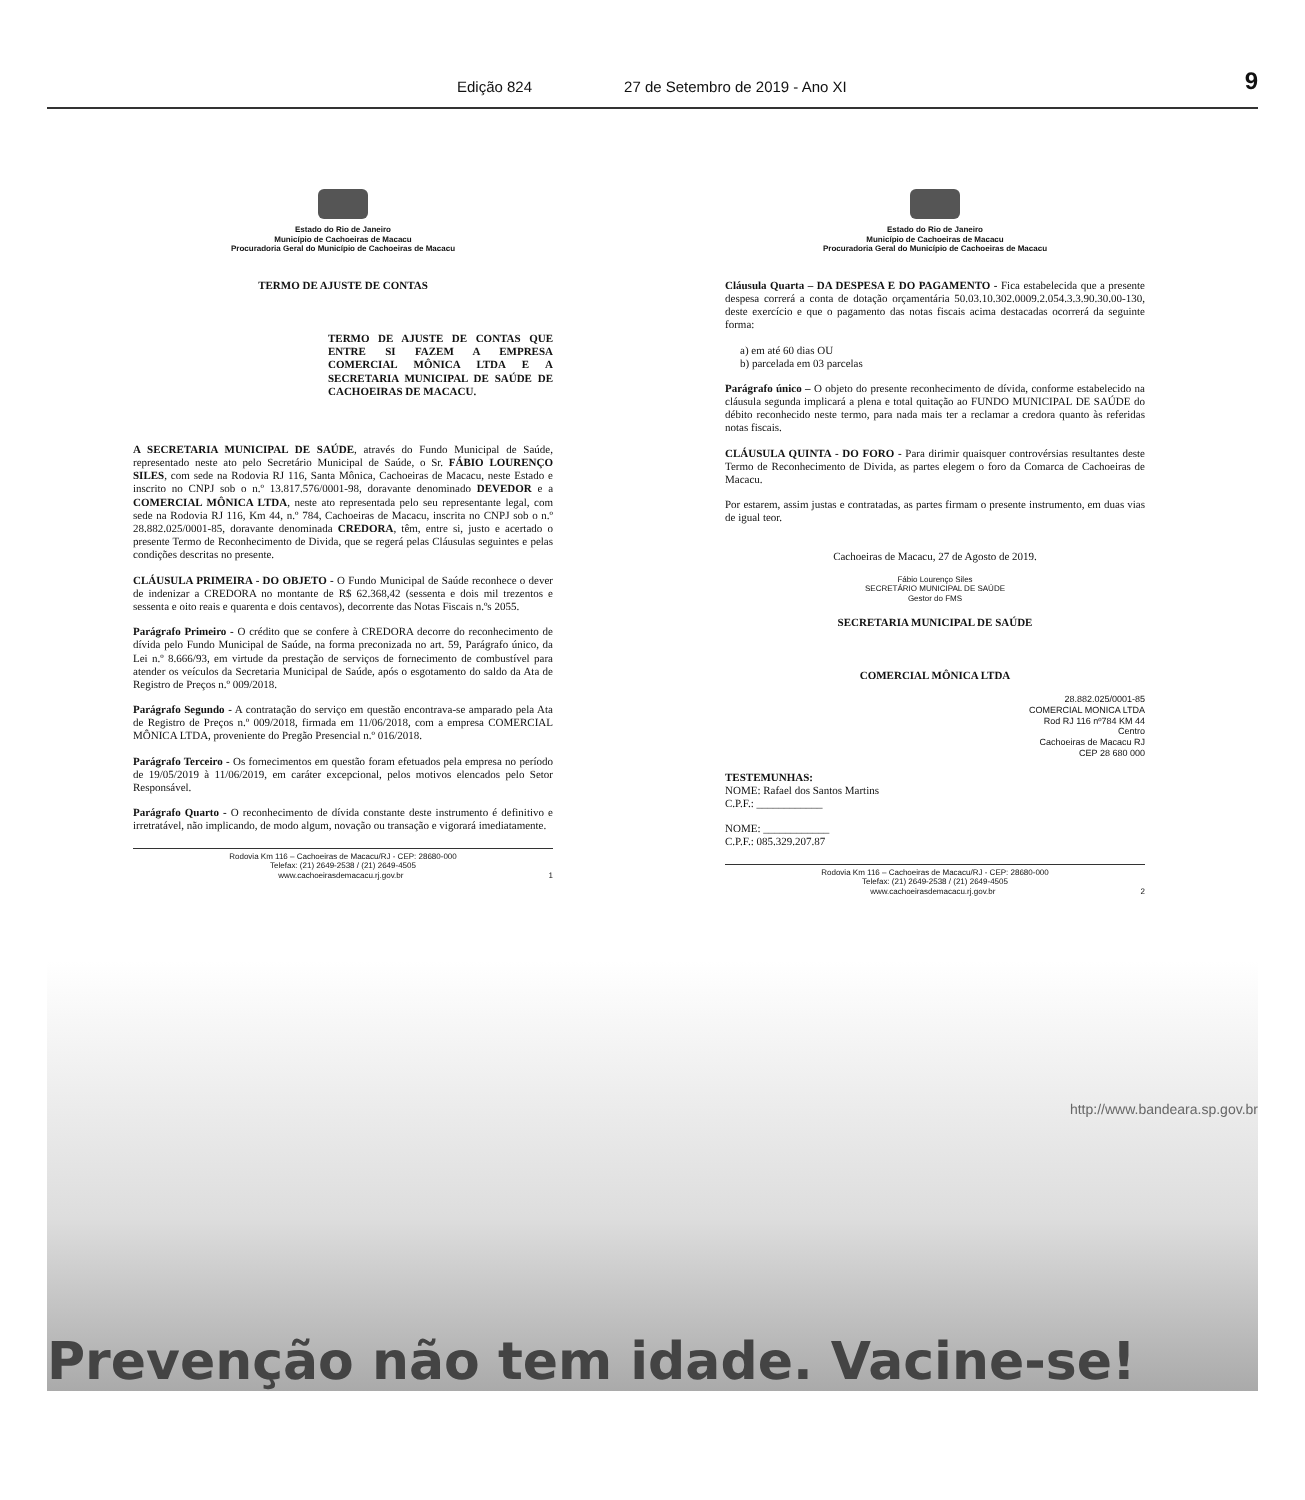Edição 824 27 de Setembro de 2019 - Ano XI 9
Estado do Rio de Janeiro
Município de Cachoeiras de Macacu
Procuradoria Geral do Município de Cachoeiras de Macacu
TERMO DE AJUSTE DE CONTAS
TERMO DE AJUSTE DE CONTAS QUE ENTRE SI FAZEM A EMPRESA COMERCIAL MÔNICA LTDA E A SECRETARIA MUNICIPAL DE SAÚDE DE CACHOEIRAS DE MACACU.
A SECRETARIA MUNICIPAL DE SAÚDE, através do Fundo Municipal de Saúde, representado neste ato pelo Secretário Municipal de Saúde, o Sr. FÁBIO LOURENÇO SILES, com sede na Rodovia RJ 116, Santa Mônica, Cachoeiras de Macacu, neste Estado e inscrito no CNPJ sob o n.º 13.817.576/0001-98, doravante denominado DEVEDOR e a COMERCIAL MÔNICA LTDA, neste ato representada pelo seu representante legal, com sede na Rodovia RJ 116, Km 44, n.º 784, Cachoeiras de Macacu, inscrita no CNPJ sob o n.º 28.882.025/0001-85, doravante denominada CREDORA, têm, entre si, justo e acertado o presente Termo de Reconhecimento de Divida, que se regerá pelas Cláusulas seguintes e pelas condições descritas no presente.
CLÁUSULA PRIMEIRA - DO OBJETO - O Fundo Municipal de Saúde reconhece o dever de indenizar a CREDORA no montante de R$ 62.368,42 (sessenta e dois mil trezentos e sessenta e oito reais e quarenta e dois centavos), decorrente das Notas Fiscais n.ºs 2055.
Parágrafo Primeiro - O crédito que se confere à CREDORA decorre do reconhecimento de dívida pelo Fundo Municipal de Saúde, na forma preconizada no art. 59, Parágrafo único, da Lei n.º 8.666/93, em virtude da prestação de serviços de fornecimento de combustível para atender os veículos da Secretaria Municipal de Saúde, após o esgotamento do saldo da Ata de Registro de Preços n.º 009/2018.
Parágrafo Segundo - A contratação do serviço em questão encontrava-se amparado pela Ata de Registro de Preços n.º 009/2018, firmada em 11/06/2018, com a empresa COMERCIAL MÔNICA LTDA, proveniente do Pregão Presencial n.º 016/2018.
Parágrafo Terceiro - Os fornecimentos em questão foram efetuados pela empresa no período de 19/05/2019 à 11/06/2019, em caráter excepcional, pelos motivos elencados pelo Setor Responsável.
Parágrafo Quarto - O reconhecimento de dívida constante deste instrumento é definitivo e irretratável, não implicando, de modo algum, novação ou transação e vigorará imediatamente.
Rodovia Km 116 – Cachoeiras de Macacu/RJ - CEP: 28680-000
Telefax: (21) 2649-2538 / (21) 2649-4505
www.cachoeirasdemacacu.rj.gov.br 1
Estado do Rio de Janeiro
Município de Cachoeiras de Macacu
Procuradoria Geral do Município de Cachoeiras de Macacu
Cláusula Quarta – DA DESPESA E DO PAGAMENTO - Fica estabelecida que a presente despesa correrá a conta de dotação orçamentária 50.03.10.302.0009.2.054.3.3.90.30.00-130, deste exercício e que o pagamento das notas fiscais acima destacadas ocorrerá da seguinte forma:
a) em até 60 dias OU
b) parcelada em 03 parcelas
Parágrafo único – O objeto do presente reconhecimento de dívida, conforme estabelecido na cláusula segunda implicará a plena e total quitação ao FUNDO MUNICIPAL DE SAÚDE do débito reconhecido neste termo, para nada mais ter a reclamar a credora quanto às referidas notas fiscais.
CLÁUSULA QUINTA - DO FORO - Para dirimir quaisquer controvérsias resultantes deste Termo de Reconhecimento de Divida, as partes elegem o foro da Comarca de Cachoeiras de Macacu.
Por estarem, assim justas e contratadas, as partes firmam o presente instrumento, em duas vias de igual teor.
Cachoeiras de Macacu, 27 de Agosto de 2019.
Fábio Lourenço Siles
SECRETÁRIO MUNICIPAL DE SAÚDE
Gestor do FMS
SECRETARIA MUNICIPAL DE SAÚDE
COMERCIAL MÔNICA LTDA
28.882.025/0001-85
COMERCIAL MONICA LTDA
Rod RJ 116 nº784 KM 44
Centro
Cachoeiras de Macacu RJ
CEP 28 680 000
TESTEMUNHAS:
NOME: Rafael dos Santos Martins
C.P.F.: ____________
NOME: ____________
C.P.F.: 085.329.207.87
Rodovia Km 116 – Cachoeiras de Macacu/RJ - CEP: 28680-000
Telefax: (21) 2649-2538 / (21) 2649-4505
www.cachoeirasdemacacu.rj.gov.br 2
http://www.bandeara.sp.gov.br
Prevenção não tem idade. Vacine-se!